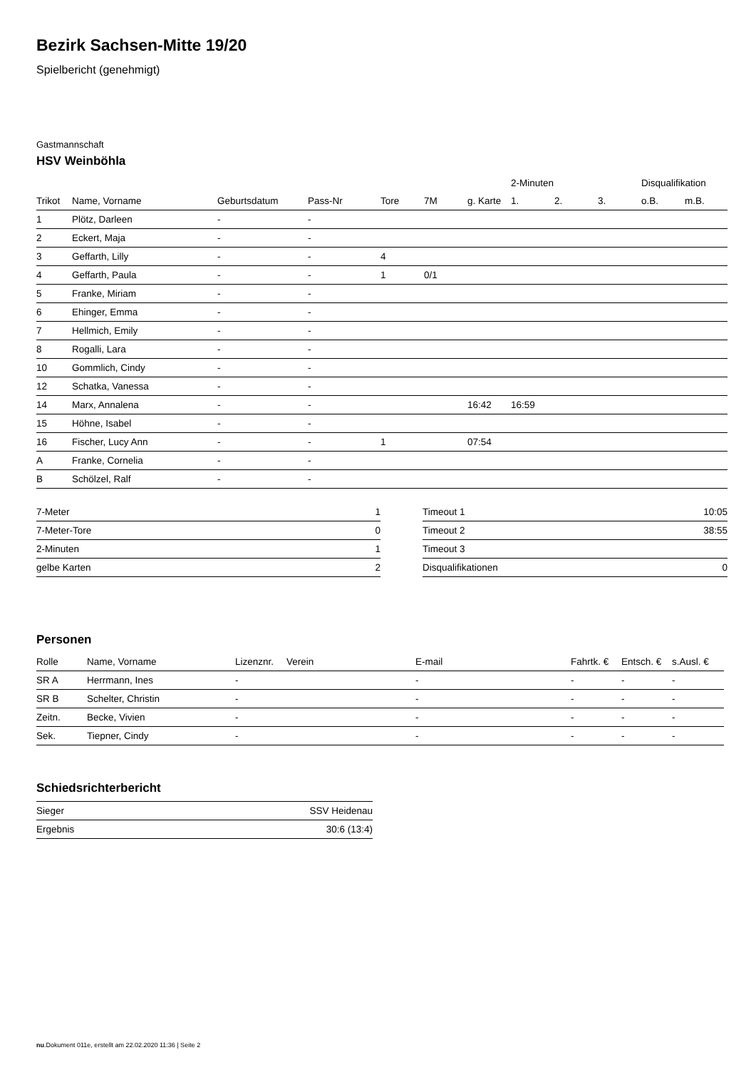Bezirk Sachsen-Mitte 19/20
Spielbericht (genehmigt)
Gastmannschaft
HSV Weinböhla
| | | | | | | | 2-Minuten | | | Disqualifikation | |
| --- | --- | --- | --- | --- | --- | --- | --- | --- | --- | --- | --- |
| Trikot | Name, Vorname | Geburtsdatum | Pass-Nr | Tore | 7M | g. Karte | 1. | 2. | 3. | o.B. | m.B. |
| 1 | Plötz, Darleen | - | - | | | | | | | | |
| 2 | Eckert, Maja | - | - | | | | | | | | |
| 3 | Geffarth, Lilly | - | - | 4 | | | | | | | |
| 4 | Geffarth, Paula | - | - | 1 | 0/1 | | | | | | |
| 5 | Franke, Miriam | - | - | | | | | | | | |
| 6 | Ehinger, Emma | - | - | | | | | | | | |
| 7 | Hellmich, Emily | - | - | | | | | | | | |
| 8 | Rogalli, Lara | - | - | | | | | | | | |
| 10 | Gommlich, Cindy | - | - | | | | | | | | |
| 12 | Schatka, Vanessa | - | - | | | | | | | | |
| 14 | Marx, Annalena | - | - | | | 16:42 | 16:59 | | | | |
| 15 | Höhne, Isabel | - | - | | | | | | | | |
| 16 | Fischer, Lucy Ann | - | - | 1 | | 07:54 | | | | | |
| A | Franke, Cornelia | - | - | | | | | | | | |
| B | Schölzel, Ralf | - | - | | | | | | | | |
| 7-Meter | 1 |
| 7-Meter-Tore | 0 |
| 2-Minuten | 1 |
| gelbe Karten | 2 |
| Timeout 1 | 10:05 |
| Timeout 2 | 38:55 |
| Timeout 3 | |
| Disqualifikationen | 0 |
Personen
| Rolle | Name, Vorname | Lizenznr. | Verein | E-mail | Fahrtk. € | Entsch. € | s.Ausl. € |
| --- | --- | --- | --- | --- | --- | --- | --- |
| SR A | Herrmann, Ines | - | | - | - | - | - |
| SR B | Schelter, Christin | - | | - | - | - | - |
| Zeitn. | Becke, Vivien | - | | - | - | - | - |
| Sek. | Tiepner, Cindy | - | | - | - | - | - |
Schiedsrichterbericht
| Sieger | SSV Heidenau |
| Ergebnis | 30:6 (13:4) |
nu.Dokument 011e, erstellt am 22.02.2020 11:36 | Seite 2